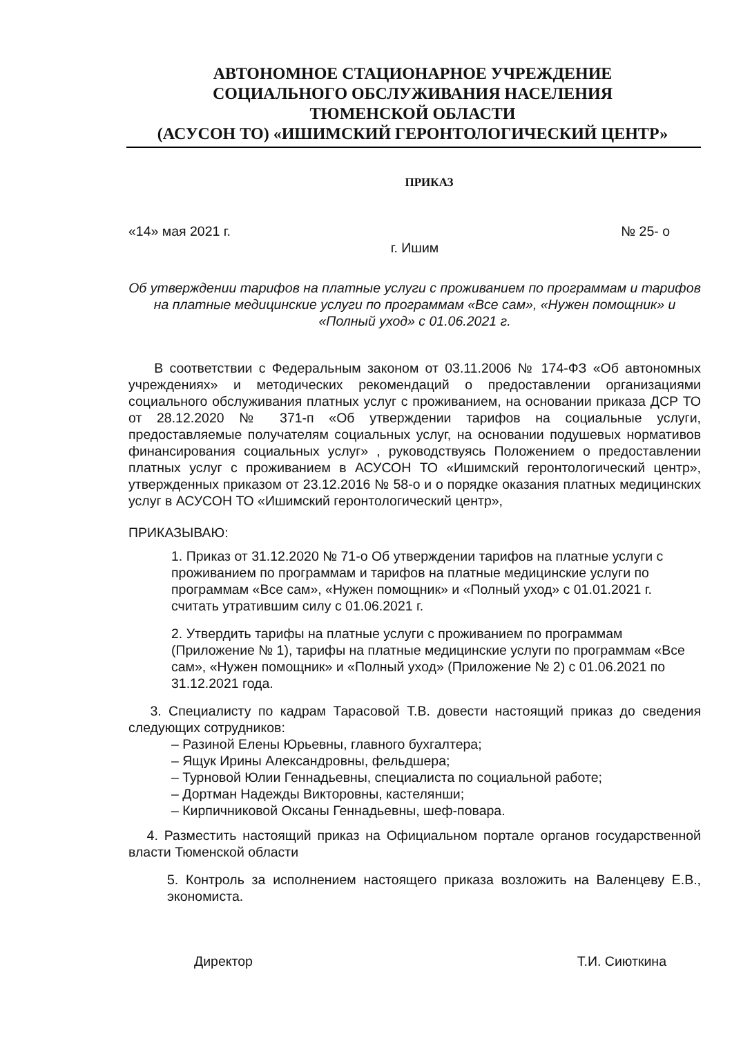АВТОНОМНОЕ СТАЦИОНАРНОЕ УЧРЕЖДЕНИЕ
СОЦИАЛЬНОГО ОБСЛУЖИВАНИЯ НАСЕЛЕНИЯ
ТЮМЕНСКОЙ ОБЛАСТИ
(АСУСОН ТО) «ИШИМСКИЙ ГЕРОНТОЛОГИЧЕСКИЙ ЦЕНТР»
ПРИКАЗ
«14» мая 2021 г. № 25- о
г. Ишим
Об утверждении тарифов на платные услуги с проживанием по программам и тарифов на платные медицинские услуги по программам «Все сам», «Нужен помощник» и «Полный уход» с 01.06.2021 г.
В соответствии с Федеральным законом от 03.11.2006 № 174-ФЗ «Об автономных учреждениях» и методических рекомендаций о предоставлении организациями социального обслуживания платных услуг с проживанием, на основании приказа ДСР ТО от 28.12.2020 № 371-п «Об утверждении тарифов на социальные услуги, предоставляемые получателям социальных услуг, на основании подушевых нормативов финансирования социальных услуг» , руководствуясь Положением о предоставлении платных услуг с проживанием в АСУСОН ТО «Ишимский геронтологический центр», утвержденных приказом от 23.12.2016 № 58-о и о порядке оказания платных медицинских услуг в АСУСОН ТО «Ишимский геронтологический центр»,
ПРИКАЗЫВАЮ:
1. Приказ от 31.12.2020 № 71-о Об утверждении тарифов на платные услуги с проживанием по программам и тарифов на платные медицинские услуги по программам «Все сам», «Нужен помощник» и «Полный уход» с 01.01.2021 г. считать утратившим силу с 01.06.2021 г.
2. Утвердить тарифы на платные услуги с проживанием по программам (Приложение № 1), тарифы на платные медицинские услуги по программам «Все сам», «Нужен помощник» и «Полный уход» (Приложение № 2) с 01.06.2021 по 31.12.2021 года.
3. Специалисту по кадрам Тарасовой Т.В. довести настоящий приказ до сведения следующих сотрудников:
– Разиной Елены Юрьевны, главного бухгалтера;
– Ящук Ирины Александровны, фельдшера;
– Турновой Юлии Геннадьевны, специалиста по социальной работе;
– Дортман Надежды Викторовны, кастелянши;
– Кирпичниковой Оксаны Геннадьевны, шеф-повара.
4. Разместить настоящий приказ на Официальном портале органов государственной власти Тюменской области
5. Контроль за исполнением настоящего приказа возложить на Валенцеву Е.В., экономиста.
Директор Т.И. Сиюткина